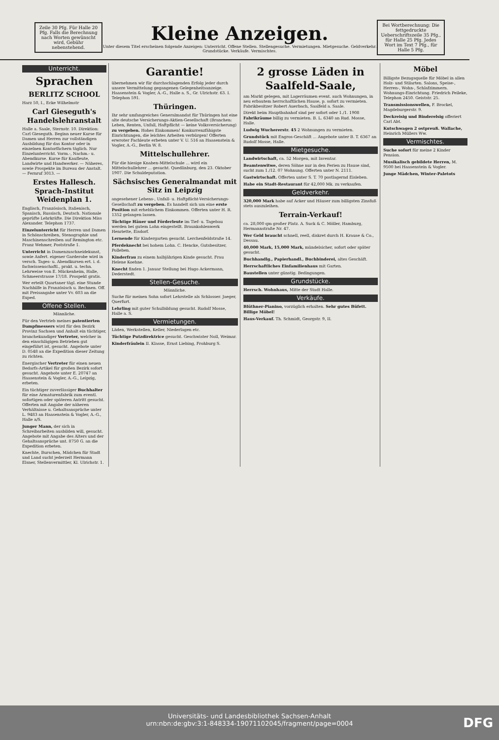Zeile 30 Pfg. Für Halle 20 Pfg. Falls die Berechnung nach Worten gewünscht wird, Gebühr nebenstehend.
Kleine Anzeigen.
Unter diesem Titel erscheinen folgende Anzeigen: Unterricht. Offene Stellen. Stellengesuche. Vermietungen. Mietgesuche. Geldverkehr. Grundstücke. Verkäufe. Vermischtes.
Bei Wortberechnung: Die fettgedruckte Ueberschriftszeile 35 Pfg., für Halle 25 Pfg. Jedes Wort im Text 7 Pfg., für Halle 5 Pfg.
Unterricht.
Sprachen
BERLITZ SCHOOL
Harz 50, I., Ecke Wilhelmstr
Carl Gieseguth's Handelslehranstalt
Halle a. Saale, Sternstr. 10. Direktion: Carl Gieseguth. Beginn neuer Kurse für Damen und Herren zur vollständigen Ausbildung für das Kontor oder in einzelnen Kontorfächern täglich. Nur Einzelunterricht. Vorm.-, Nachm.- u. Abendkurse. Kurse für Kaufleute, Landwirte und Handwerker. — Näheres, sowie Prospekte im Bureau der Anstalt. — Fernruf 3013. —
Erstes Hallesch. Sprach-Institut Weidenplan 1.
Englisch, Französisch, Italienisch, Spanisch, Russisch, Deutsch. Nationale geprüfte Lehrkräfte. Die Direktion Miss Alexander. Telephon 1737.
Einzelunterricht für Herren und Damen in Schönschreiben, Stenographie und Maschinenschreiben auf Remington etc. Franz Wehmer, Poststraße 1.
Unterricht in Damenzuschneidekunst, sowie Anfert. eigener Garderobe wird in versch. Tages- u. Abendkursen ert. i. d. fachwissenschaftl., prakt. u. techn. Lehrweise von E. Mückenheim, Halle, Schmeerstrasse 17/18. Prospekt gratis.
Wer erteilt Quartaner tägl. eine Stunde Nachhilfe in Französisch u. Rechnen. Off. mit Preisangabe unter Vv. 603 an die Exped.
Offene Stellen.
Männliche.
Für den Vertrieb meines patentierten Dampfmessers wird für den Bezirk Provinz Sachsen und Anhalt ein tüchtiger, branchekundiger Vertreter, welcher in den einschlägigen Betrieben gut eingeführt ist, gesucht. Angebote unter D. 0548 an die Expedition dieser Zeitung zu richten.
Energischer Vertreter für einen neuen Bedarfs-Artikel für großen Bezirk sofort gesucht. Angebote unter E. 20747 an Haasenstein & Vogler, A.-G., Leipzig, erbeten.
Ein tüchtiger zuverlässiger Buchhalter für eine Armaturenfabrik zum eventl. sofortigen oder späteren Antritt gesucht. Offerten mit Angabe der näheren Verhältnisse u. Gehaltsansprüche unter L. 9483 an Haasenstein & Vogler, A.-G., Halle a/S.
Junger Mann, der sich in Schreibarbeiten ausbilden will, gesucht. Angebote mit Angabe des Alters und der Gehaltsansprüche unt. 8750 G. an die Expedition erbeten.
Knechte, Burschen, Mädchen für Stadt und Land sucht jederzeit Hermann Elsner, Stellenvermittler, Kl. Ulrichstr. 1.
Garantie!
übernehmen wir für durchschlagenden Erfolg jeder durch unsere Vermittelung gegangenen Gelegenheitsanzeige. Haasenstein & Vogler, A.-G., Halle a. S., Gr. Ulrichstr. 63. I. Telephon 591.
Thüringen.
Ihr sehr umfangreiches Generalmandat für Thüringen hat eine alte deutsche Versicherungs-Aktien-Gesellschaft (Branchen: Leben, Renten, Unfall, Haftpflicht — keine Volksversicherung) zu vergeben. Hohes Einkommen! Konkurrenzfähigste Einrichtungen, die leichtes Arbeiten verbürgen! Offerten erwroter Fachleute erbeten unter V. U. 516 an Haasenstein & Vogler, A.-G., Berlin W. 8.
Mittelschullehrer.
Für die hiesige Knaben-Mittelschule ... wird ein Mittelschullehrer ... gesucht. Quedlinburg, den 23. Oktober 1907. Die Schuldeputation.
Sächsisches Generalmandat mit Sitz in Leipzig
angesehener Lebens-, Unfall- u. Haftpflicht-Versicherungs-Gesellschaft zu vergeben. Es handelt sich um eine erste Position mit erheblichem Einkommen. Offerten unter H. R. 1352 gelangen lassen.
Tüchtige Häuer und Förderleute im Tief- u. Tagebau werden bei gutem Lohn eingestellt. Braunkohlenwerk Henriette, Eisdorf.
Lernende für Kindergarten gesucht. Lerchenfeldstraße 14.
Pferdeknecht bei hohem Lohn. C. Hencke, Gutsbesitzer, Polleben.
Kinderfrau zu einem halbjährigen Kinde gesucht. Frau Helene Koehne.
Knecht finden 1. Januar Stellung bei Hugo Ackermann, Dederstedt.
Stellen-Gesuche.
Männliche.
Suche für meinen Sohn sofort Lehrstelle als Schlosser. Jaeger, Querfurt.
Lehrling mit guter Schulbildung gesucht. Rudolf Mosse, Halle a. S.
Vermietungen.
Läden, Werkstellen, Keller, Niederlagen etc.
Tüchtige Putzdirektrice gesucht. Geschwister Noll, Weimar.
Kinderfräulein II. Klasse, Ernst Liebing, Frohburg S.
2 grosse Läden in Saalfeld-Saale,
am Markt gelegen, mit Lagerräumen event. auch Wohnungen, in neu erbautem herrschaftlichen Hause, p. sofort zu vermieten. Fabrikbesitzer Robert Auerbach, Saalfeld a. Saale.
Direkt beim Hauptbahnhof sind per sofort oder 1./1. 1908 Fabrikräume billig zu vermieten. B. L. 6340 an Rud. Mosse, Halle.
Ludwig Wuchererstr. 45 2 Wohnungen zu vermieten.
Grundstück mit Engros-Geschäft ... Angebote unter B. T. 6367 an Rudolf Mosse, Halle.
Mietgesuche.
Landwirtschaft, ca. 52 Morgen, mit Inventar.
Beamtenwitwe, deren Söhne nur in den Ferien zu Hause sind, sucht zum 1./12. 07 Wohnung. Offerten unter N. 2111.
Gastwirtschaft. Offerten unter S. T. 70 postlagernd Eisleben.
Habe ein Stadt-Restaurant für 42,000 Mk. zu verkaufen.
Geldverkehr.
320,000 Mark habe auf Acker und Häuser zum billigsten Zinsfuß stets auszuleihen.
Terrain-Verkauf!
ca. 28,000 qm großer Platz. A. Suck & C. Möller, Hamburg, Hermannstraße Nr. 47.
Wer Geld braucht schnell, reell, diskret durch H. Krause & Co., Dessau.
40,000 Mark, 15,000 Mark, mündelsicher, sofort oder später gesucht.
Buchhandlg., Papierhandl., Buchbinderei, altes Geschäft.
Herrschaftliches Einfamilienhaus mit Garten.
Baustellen unter günstig. Bedingungen.
Grundstücke.
Herrsch. Wohnhaus, Mitte der Stadt Halle.
Verkäufe.
Blüthner-Pianino, vorzüglich erhalten. Sehr gutes Büfett. Billige Möbel!
Haus-Verkauf. Th. Schmidt, Georgstr. 9, II.
Möbel
Billigste Bezugsquelle für Möbel in allen Holz- und Stilarten. Salons, Speise-, Herren-, Wohn-, Schlafzimmern. Wohnungs-Einrichtung. Friedrich Peileke, Telephon 2450. Geiststr. 25.
Transmissionswellen, F. Brockel, Magdeburgerstr. 9.
Deckreisig und Binderelsig offeriert Carl Abt.
Kutschwagen 2 ostpreuß. Wallache, Heinrich Müllers Ww.
Vermischtes.
Suche sofort für meine 2 Kinder Pension.
Musikalisch gebildete Herren, M. 9500 bei Haasenstein & Vogler.
Junge Mädchen, Winter-Paletots
Universitäts- und Landesbibliothek Sachsen-Anhalt
urn:nbn:de:gbv:3:1-848334-19071102045/fragment/page=0004
DFG